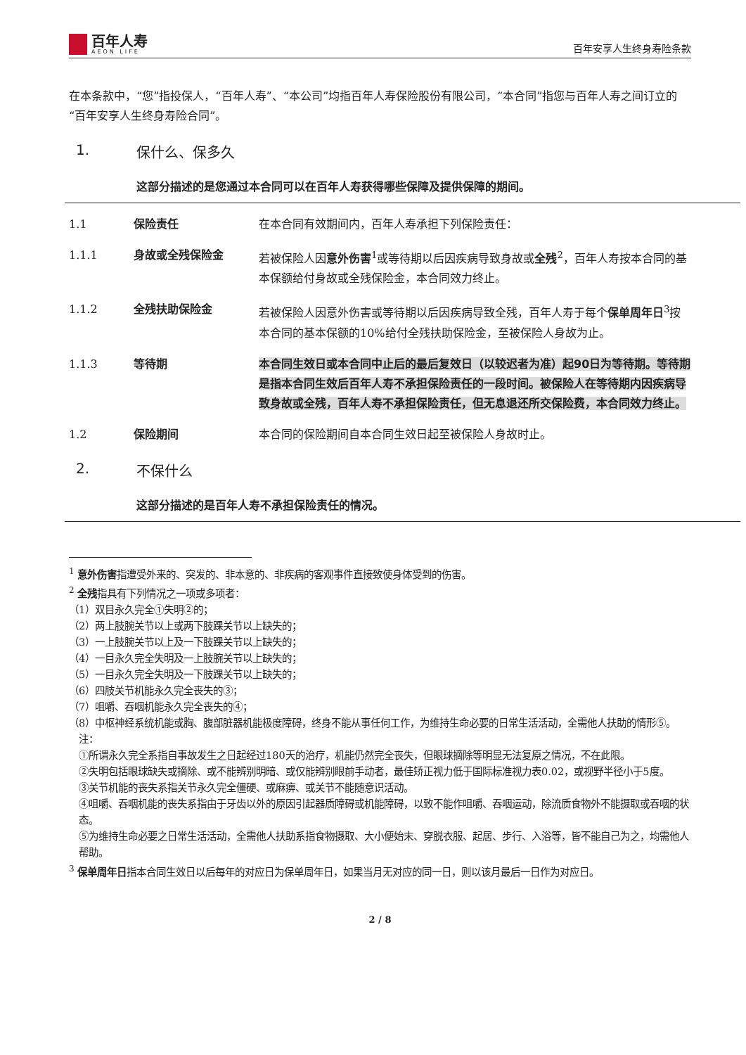百年人寿
AEON LIFE
百年安享人生终身寿险条款
在本条款中，“您”指投保人，“百年人寿”、“本公司”均指百年人寿保险股份有限公司，“本合同”指您与百年人寿之间订立的“百年安享人生终身寿险合同”。
1. 保什么、保多久
这部分描述的是您通过本合同可以在百年人寿获得哪些保障及提供保障的期间。
1.1 保险责任 在本合同有效期间内，百年人寿承担下列保险责任：
1.1.1 身故或全残保险金 若被保险人因意外伤害<sup>1</sup>或等待期以后因疾病导致身故或全残<sup>2</sup>，百年人寿按本合同的基本保额给付身故或全残保险金，本合同效力终止。
1.1.2 全残扶助保险金 若被保险人因意外伤害或等待期以后因疾病导致全残，百年人寿于每个保单周年日<sup>3</sup>按本合同的基本保额的10%给付全残扶助保险金，至被保险人身故为止。
1.1.3 等待期 本合同生效日或本合同中止后的最后复效日（以较迟者为准）起90日为等待期。等待期是指本合同生效后百年人寿不承担保险责任的一段时间。被保险人在等待期内因疾病导致身故或全残，百年人寿不承担保险责任，但无息退还所交保险费，本合同效力终止。
1.2 保险期间 本合同的保险期间自本合同生效日起至被保险人身故时止。
2. 不保什么
这部分描述的是百年人寿不承担保险责任的情况。
<sup>1</sup> 意外伤害指遭受外来的、突发的、非本意的、非疾病的客观事件直接致使身体受到的伤害。
<sup>2</sup> 全残指具有下列情况之一项或多项者：
（1）双目永久完全①失明②的；
（2）两上肢腕关节以上或两下肢踝关节以上缺失的；
（3）一上肢腕关节以上及一下肢踝关节以上缺失的；
（4）一目永久完全失明及一上肢腕关节以上缺失的；
（5）一目永久完全失明及一下肢踝关节以上缺失的；
（6）四肢关节机能永久完全丧失的③；
（7）咀嚼、吞咽机能永久完全丧失的④；
（8）中枢神经系统机能或胸、腹部脏器机能极度障碍，终身不能从事任何工作，为维持生命必要的日常生活活动，全需他人扶助的情形⑤。
注：
①所谓永久完全系指自事故发生之日起经过180天的治疗，机能仍然完全丧失，但眼球摘除等明显无法复原之情况，不在此限。
②失明包括眼球缺失或摘除、或不能辨别明暗、或仅能辨别眼前手动者，最佳矫正视力低于国际标准视力表0.02，或视野半径小于5度。
③关节机能的丧失系指关节永久完全僵硬、或麻痹、或关节不能随意识活动。
④咀嚼、吞咽机能的丧失系指由于牙齿以外的原因引起器质障碍或机能障碍，以致不能作咀嚼、吞咽运动，除流质食物外不能摄取或吞咽的状态。
⑤为维持生命必要之日常生活活动，全需他人扶助系指食物摄取、大小便始末、穿脱衣服、起居、步行、入浴等，皆不能自己为之，均需他人帮助。
<sup>3</sup> 保单周年日指本合同生效日以后每年的对应日为保单周年日，如果当月无对应的同一日，则以该月最后一日作为对应日。
2 / 8